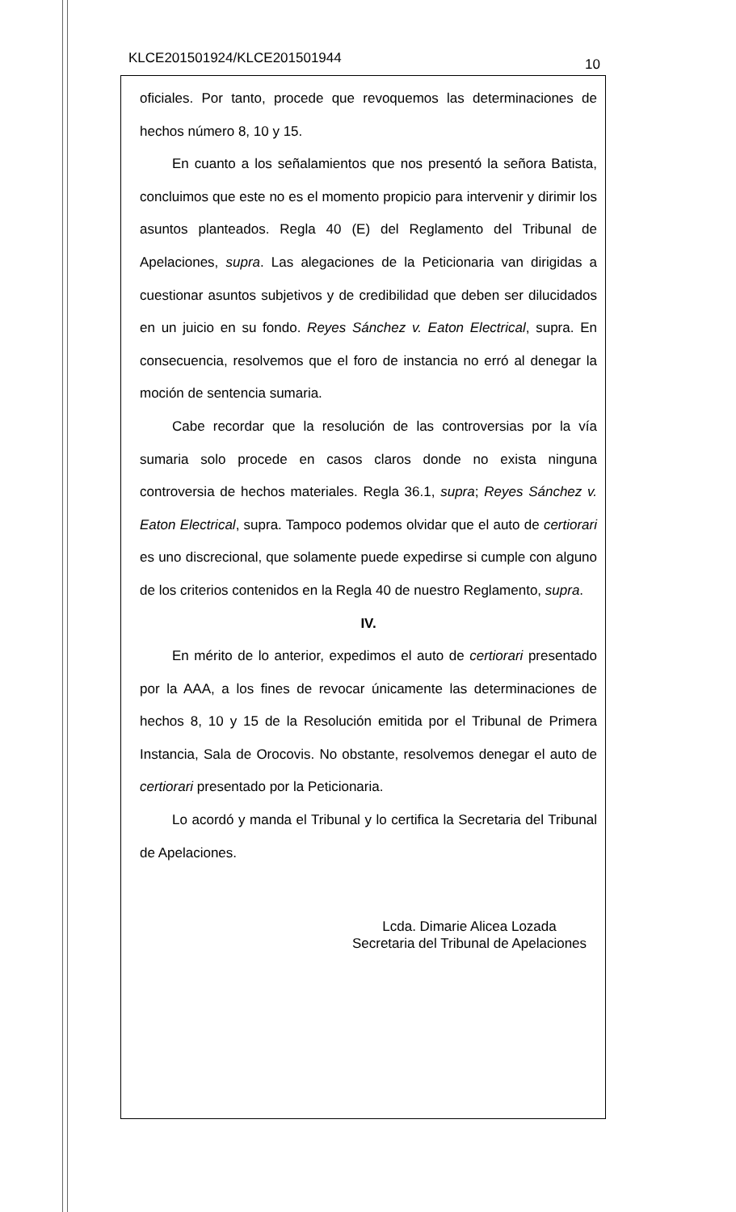KLCE201501924/KLCE201501944 10
oficiales. Por tanto, procede que revoquemos las determinaciones de hechos número 8, 10 y 15.
En cuanto a los señalamientos que nos presentó la señora Batista, concluimos que este no es el momento propicio para intervenir y dirimir los asuntos planteados. Regla 40 (E) del Reglamento del Tribunal de Apelaciones, supra. Las alegaciones de la Peticionaria van dirigidas a cuestionar asuntos subjetivos y de credibilidad que deben ser dilucidados en un juicio en su fondo. Reyes Sánchez v. Eaton Electrical, supra. En consecuencia, resolvemos que el foro de instancia no erró al denegar la moción de sentencia sumaria.
Cabe recordar que la resolución de las controversias por la vía sumaria solo procede en casos claros donde no exista ninguna controversia de hechos materiales. Regla 36.1, supra; Reyes Sánchez v. Eaton Electrical, supra. Tampoco podemos olvidar que el auto de certiorari es uno discrecional, que solamente puede expedirse si cumple con alguno de los criterios contenidos en la Regla 40 de nuestro Reglamento, supra.
IV.
En mérito de lo anterior, expedimos el auto de certiorari presentado por la AAA, a los fines de revocar únicamente las determinaciones de hechos 8, 10 y 15 de la Resolución emitida por el Tribunal de Primera Instancia, Sala de Orocovis. No obstante, resolvemos denegar el auto de certiorari presentado por la Peticionaria.
Lo acordó y manda el Tribunal y lo certifica la Secretaria del Tribunal de Apelaciones.
Lcda. Dimarie Alicea Lozada
Secretaria del Tribunal de Apelaciones